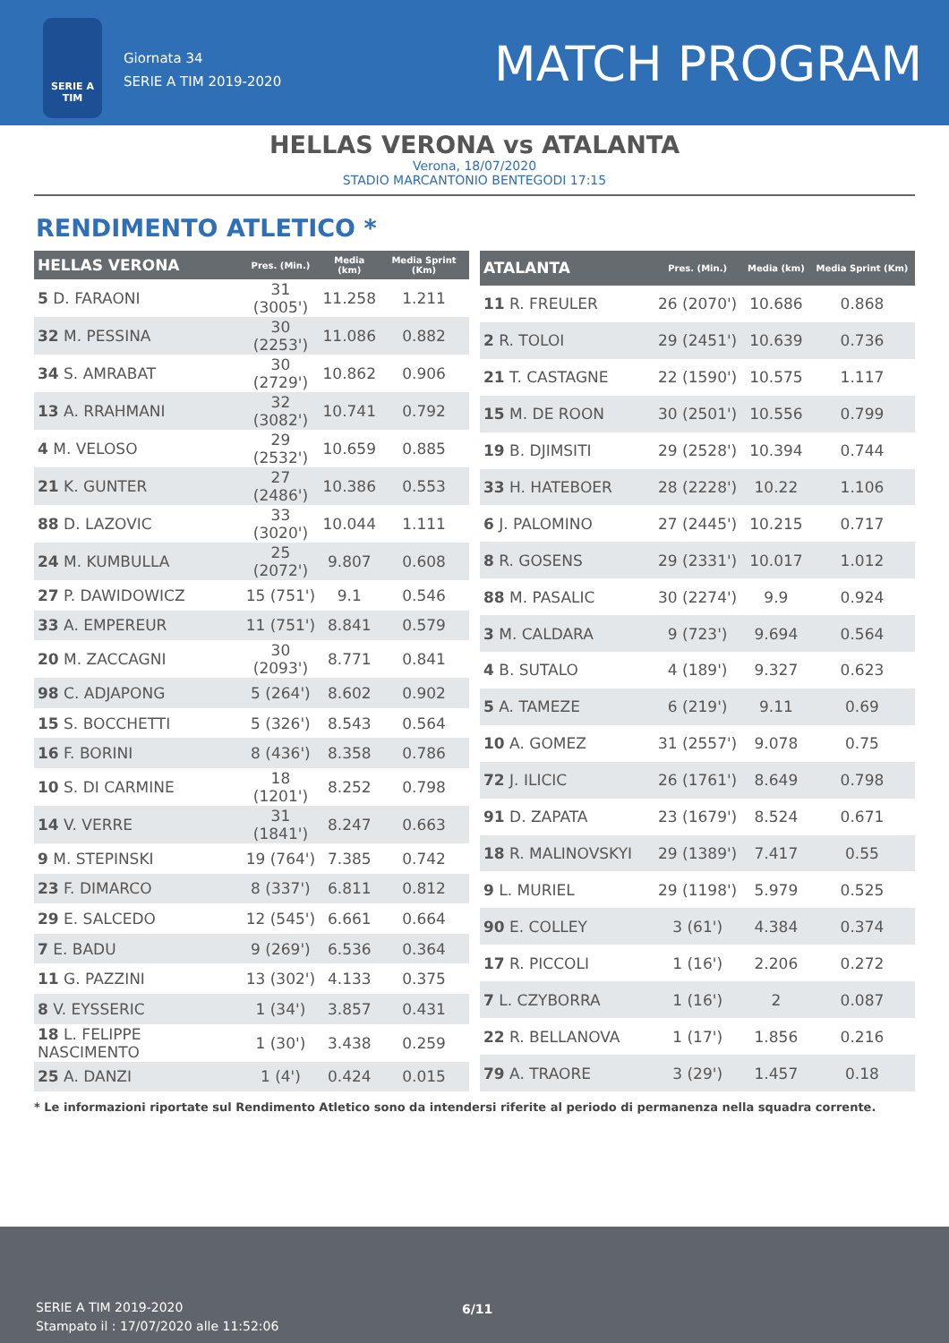SERIE A TIM
Giornata 34
SERIE A TIM 2019-2020
MATCH PROGRAM
HELLAS VERONA vs ATALANTA
Verona, 18/07/2020
STADIO MARCANTONIO BENTEGODI 17:15
RENDIMENTO ATLETICO *
| HELLAS VERONA | Pres. (Min.) | Media (km) | Media Sprint (Km) |
| --- | --- | --- | --- |
| 5 D. FARAONI | 31 (3005') | 11.258 | 1.211 |
| 32 M. PESSINA | 30 (2253') | 11.086 | 0.882 |
| 34 S. AMRABAT | 30 (2729') | 10.862 | 0.906 |
| 13 A. RRAHMANI | 32 (3082') | 10.741 | 0.792 |
| 4 M. VELOSO | 29 (2532') | 10.659 | 0.885 |
| 21 K. GUNTER | 27 (2486') | 10.386 | 0.553 |
| 88 D. LAZOVIC | 33 (3020') | 10.044 | 1.111 |
| 24 M. KUMBULLA | 25 (2072') | 9.807 | 0.608 |
| 27 P. DAWIDOWICZ | 15 (751') | 9.1 | 0.546 |
| 33 A. EMPEREUR | 11 (751') | 8.841 | 0.579 |
| 20 M. ZACCAGNI | 30 (2093') | 8.771 | 0.841 |
| 98 C. ADJAPONG | 5 (264') | 8.602 | 0.902 |
| 15 S. BOCCHETTI | 5 (326') | 8.543 | 0.564 |
| 16 F. BORINI | 8 (436') | 8.358 | 0.786 |
| 10 S. DI CARMINE | 18 (1201') | 8.252 | 0.798 |
| 14 V. VERRE | 31 (1841') | 8.247 | 0.663 |
| 9 M. STEPINSKI | 19 (764') | 7.385 | 0.742 |
| 23 F. DIMARCO | 8 (337') | 6.811 | 0.812 |
| 29 E. SALCEDO | 12 (545') | 6.661 | 0.664 |
| 7 E. BADU | 9 (269') | 6.536 | 0.364 |
| 11 G. PAZZINI | 13 (302') | 4.133 | 0.375 |
| 8 V. EYSSERIC | 1 (34') | 3.857 | 0.431 |
| 18 L. FELIPPE NASCIMENTO | 1 (30') | 3.438 | 0.259 |
| 25 A. DANZI | 1 (4') | 0.424 | 0.015 |
| ATALANTA | Pres. (Min.) | Media (km) | Media Sprint (Km) |
| --- | --- | --- | --- |
| 11 R. FREULER | 26 (2070') | 10.686 | 0.868 |
| 2 R. TOLOI | 29 (2451') | 10.639 | 0.736 |
| 21 T. CASTAGNE | 22 (1590') | 10.575 | 1.117 |
| 15 M. DE ROON | 30 (2501') | 10.556 | 0.799 |
| 19 B. DJIMSITI | 29 (2528') | 10.394 | 0.744 |
| 33 H. HATEBOER | 28 (2228') | 10.22 | 1.106 |
| 6 J. PALOMINO | 27 (2445') | 10.215 | 0.717 |
| 8 R. GOSENS | 29 (2331') | 10.017 | 1.012 |
| 88 M. PASALIC | 30 (2274') | 9.9 | 0.924 |
| 3 M. CALDARA | 9 (723') | 9.694 | 0.564 |
| 4 B. SUTALO | 4 (189') | 9.327 | 0.623 |
| 5 A. TAMEZE | 6 (219') | 9.11 | 0.69 |
| 10 A. GOMEZ | 31 (2557') | 9.078 | 0.75 |
| 72 J. ILICIC | 26 (1761') | 8.649 | 0.798 |
| 91 D. ZAPATA | 23 (1679') | 8.524 | 0.671 |
| 18 R. MALINOVSKYI | 29 (1389') | 7.417 | 0.55 |
| 9 L. MURIEL | 29 (1198') | 5.979 | 0.525 |
| 90 E. COLLEY | 3 (61') | 4.384 | 0.374 |
| 17 R. PICCOLI | 1 (16') | 2.206 | 0.272 |
| 7 L. CZYBORRA | 1 (16') | 2 | 0.087 |
| 22 R. BELLANOVA | 1 (17') | 1.856 | 0.216 |
| 79 A. TRAORE | 3 (29') | 1.457 | 0.18 |
* Le informazioni riportate sul Rendimento Atletico sono da intendersi riferite al periodo di permanenza nella squadra corrente.
SERIE A TIM 2019-2020
Stampato il : 17/07/2020 alle 11:52:06
6/11